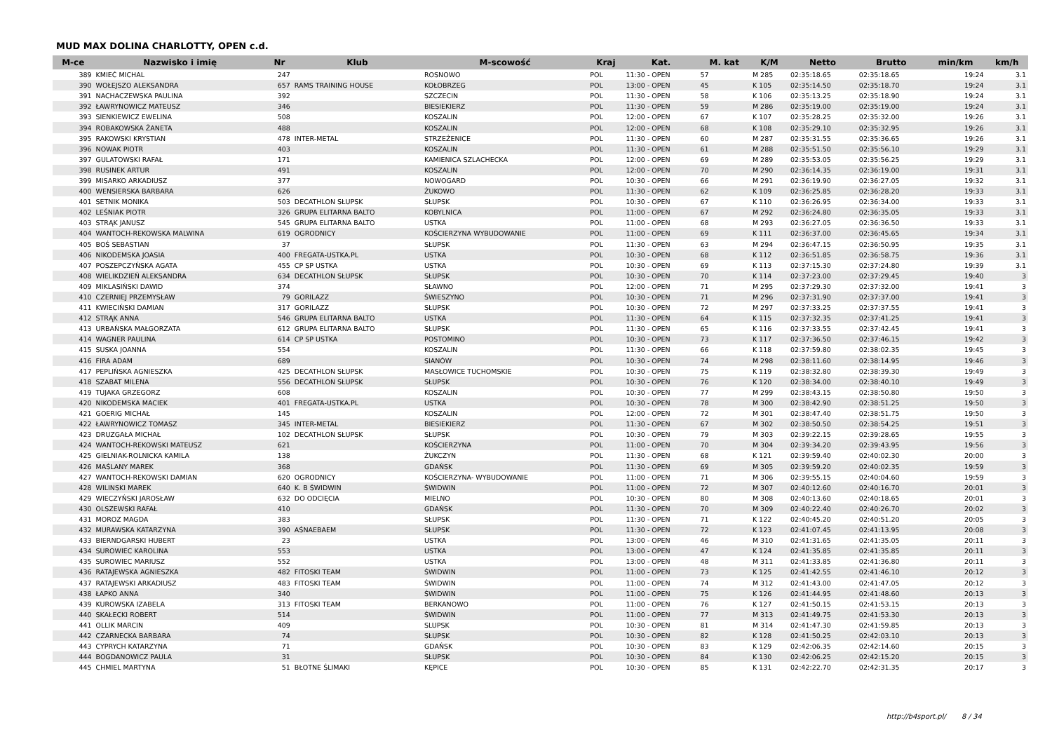MUD MAX DOLINA CHARLOTTY, OPEN c.d.
| M-ce | Nazwisko i imię | Nr | Klub | M-scowość | Kraj | Kat. | M. kat | K/M | Netto | Brutto | min/km | km/h |
| --- | --- | --- | --- | --- | --- | --- | --- | --- | --- | --- | --- | --- |
| 389 | KMIEĆ MICHAL | 247 | | ROSNOWO | POL | 11:30 - OPEN | 57 | M 285 | 02:35:18.65 | 02:35:18.65 | 19:24 | 3.1 |
| 390 | WOŁEJSZO ALEKSANDRA | 657 | RAMS TRAINING HOUSE | KOŁOBRZEG | POL | 13:00 - OPEN | 45 | K 105 | 02:35:14.50 | 02:35:18.70 | 19:24 | 3.1 |
| 391 | NACHACZEWSKA PAULINA | 392 | | SZCZECIN | POL | 11:30 - OPEN | 58 | K 106 | 02:35:13.25 | 02:35:18.90 | 19:24 | 3.1 |
| 392 | ŁAWRYNOWICZ MATEUSZ | 346 | | BIESIEKIERZ | POL | 11:30 - OPEN | 59 | M 286 | 02:35:19.00 | 02:35:19.00 | 19:24 | 3.1 |
| 393 | SIENKIEWICZ EWELINA | 508 | | KOSZALIN | POL | 12:00 - OPEN | 67 | K 107 | 02:35:28.25 | 02:35:32.00 | 19:26 | 3.1 |
| 394 | ROBAKOWSKA ŻANETA | 488 | | KOSZALIN | POL | 12:00 - OPEN | 68 | K 108 | 02:35:29.10 | 02:35:32.95 | 19:26 | 3.1 |
| 395 | RAKOWSKI KRYSTIAN | 478 | INTER-METAL | STRZEŻENICE | POL | 11:30 - OPEN | 60 | M 287 | 02:35:31.55 | 02:35:36.65 | 19:26 | 3.1 |
| 396 | NOWAK PIOTR | 403 | | KOSZALIN | POL | 11:30 - OPEN | 61 | M 288 | 02:35:51.50 | 02:35:56.10 | 19:29 | 3.1 |
| 397 | GULATOWSKI RAFAŁ | 171 | | KAMIENICA SZLACHECKA | POL | 12:00 - OPEN | 69 | M 289 | 02:35:53.05 | 02:35:56.25 | 19:29 | 3.1 |
| 398 | RUSINEK ARTUR | 491 | | KOSZALIN | POL | 12:00 - OPEN | 70 | M 290 | 02:36:14.35 | 02:36:19.00 | 19:31 | 3.1 |
| 399 | MISARKO ARKADIUSZ | 377 | | NOWOGARD | POL | 10:30 - OPEN | 66 | M 291 | 02:36:19.90 | 02:36:27.05 | 19:32 | 3.1 |
| 400 | WENSIERSKA BARBARA | 626 | | ŻUKOWO | POL | 11:30 - OPEN | 62 | K 109 | 02:36:25.85 | 02:36:28.20 | 19:33 | 3.1 |
| 401 | SETNIK MONIKA | 503 | DECATHLON SŁUPSK | SŁUPSK | POL | 10:30 - OPEN | 67 | K 110 | 02:36:26.95 | 02:36:34.00 | 19:33 | 3.1 |
| 402 | LEŚNIAK PIOTR | 326 | GRUPA ELITARNA BALTO | KOBYLNICA | POL | 11:00 - OPEN | 67 | M 292 | 02:36:24.80 | 02:36:35.05 | 19:33 | 3.1 |
| 403 | STRĄK JANUSZ | 545 | GRUPA ELITARNA BALTO | USTKA | POL | 11:00 - OPEN | 68 | M 293 | 02:36:27.05 | 02:36:36.50 | 19:33 | 3.1 |
| 404 | WANTOCH-REKOWSKA MALWINA | 619 | OGRODNICY | KOŚCIERZYNA WYBUDOWANIE | POL | 11:00 - OPEN | 69 | K 111 | 02:36:37.00 | 02:36:45.65 | 19:34 | 3.1 |
| 405 | BOŚ SEBASTIAN | 37 | | SŁUPSK | POL | 11:30 - OPEN | 63 | M 294 | 02:36:47.15 | 02:36:50.95 | 19:35 | 3.1 |
| 406 | NIKODEMSKA JOASIA | 400 | FREGATA-USTKA.PL | USTKA | POL | 10:30 - OPEN | 68 | K 112 | 02:36:51.85 | 02:36:58.75 | 19:36 | 3.1 |
| 407 | POSZEPCZYŃSKA AGATA | 455 | CP SP USTKA | USTKA | POL | 10:30 - OPEN | 69 | K 113 | 02:37:15.30 | 02:37:24.80 | 19:39 | 3.1 |
| 408 | WIELIKDZIEŃ ALEKSANDRA | 634 | DECATHLON SŁUPSK | SŁUPSK | POL | 10:30 - OPEN | 70 | K 114 | 02:37:23.00 | 02:37:29.45 | 19:40 | 3 |
| 409 | MIKLASIŃSKI DAWID | 374 | | SŁAWNO | POL | 12:00 - OPEN | 71 | M 295 | 02:37:29.30 | 02:37:32.00 | 19:41 | 3 |
| 410 | CZERNIEJ PRZEMYSŁAW | 79 | GORILAZZ | ŚWIESZYNO | POL | 10:30 - OPEN | 71 | M 296 | 02:37:31.90 | 02:37:37.00 | 19:41 | 3 |
| 411 | KWIECIŃSKI DAMIAN | 317 | GORILAZZ | SŁUPSK | POL | 10:30 - OPEN | 72 | M 297 | 02:37:33.25 | 02:37:37.55 | 19:41 | 3 |
| 412 | STRĄK ANNA | 546 | GRUPA ELITARNA BALTO | USTKA | POL | 11:30 - OPEN | 64 | K 115 | 02:37:32.35 | 02:37:41.25 | 19:41 | 3 |
| 413 | URBAŃSKA MAŁGORZATA | 612 | GRUPA ELITARNA BALTO | SŁUPSK | POL | 11:30 - OPEN | 65 | K 116 | 02:37:33.55 | 02:37:42.45 | 19:41 | 3 |
| 414 | WAGNER PAULINA | 614 | CP SP USTKA | POSTOMINO | POL | 10:30 - OPEN | 73 | K 117 | 02:37:36.50 | 02:37:46.15 | 19:42 | 3 |
| 415 | SUSKA JOANNA | 554 | | KOSZALIN | POL | 11:30 - OPEN | 66 | K 118 | 02:37:59.80 | 02:38:02.35 | 19:45 | 3 |
| 416 | FIRA ADAM | 689 | | SIANÓW | POL | 10:30 - OPEN | 74 | M 298 | 02:38:11.60 | 02:38:14.95 | 19:46 | 3 |
| 417 | PEPLIŃSKA AGNIESZKA | 425 | DECATHLON SŁUPSK | MASŁOWICE TUCHOMSKIE | POL | 10:30 - OPEN | 75 | K 119 | 02:38:32.80 | 02:38:39.30 | 19:49 | 3 |
| 418 | SZABAT MILENA | 556 | DECATHLON SŁUPSK | SŁUPSK | POL | 10:30 - OPEN | 76 | K 120 | 02:38:34.00 | 02:38:40.10 | 19:49 | 3 |
| 419 | TUJAKA GRZEGORZ | 608 | | KOSZALIN | POL | 10:30 - OPEN | 77 | M 299 | 02:38:43.15 | 02:38:50.80 | 19:50 | 3 |
| 420 | NIKODEMSKA MACIEK | 401 | FREGATA-USTKA.PL | USTKA | POL | 10:30 - OPEN | 78 | M 300 | 02:38:42.90 | 02:38:51.25 | 19:50 | 3 |
| 421 | GOERIG MICHAŁ | 145 | | KOSZALIN | POL | 12:00 - OPEN | 72 | M 301 | 02:38:47.40 | 02:38:51.75 | 19:50 | 3 |
| 422 | ŁAWRYNOWICZ TOMASZ | 345 | INTER-METAL | BIESIEKIERZ | POL | 11:30 - OPEN | 67 | M 302 | 02:38:50.50 | 02:38:54.25 | 19:51 | 3 |
| 423 | DRUZGAŁA MICHAŁ | 102 | DECATHLON SŁUPSK | SŁUPSK | POL | 10:30 - OPEN | 79 | M 303 | 02:39:22.15 | 02:39:28.65 | 19:55 | 3 |
| 424 | WANTOCH-REKOWSKI MATEUSZ | 621 | | KOŚCIERZYNA | POL | 11:00 - OPEN | 70 | M 304 | 02:39:34.20 | 02:39:43.95 | 19:56 | 3 |
| 425 | GIELNIAK-ROLNICKA KAMILA | 138 | | ŻUKCZYN | POL | 11:30 - OPEN | 68 | K 121 | 02:39:59.40 | 02:40:02.30 | 20:00 | 3 |
| 426 | MAŚLANY MAREK | 368 | | GDAŃSK | POL | 11:30 - OPEN | 69 | M 305 | 02:39:59.20 | 02:40:02.35 | 19:59 | 3 |
| 427 | WANTOCH-REKOWSKI DAMIAN | 620 | OGRODNICY | KOŚCIERZYNA- WYBUDOWANIE | POL | 11:00 - OPEN | 71 | M 306 | 02:39:55.15 | 02:40:04.60 | 19:59 | 3 |
| 428 | WILINSKI MAREK | 640 | K. B ŚWIDWIN | ŚWIDWIN | POL | 11:00 - OPEN | 72 | M 307 | 02:40:12.60 | 02:40:16.70 | 20:01 | 3 |
| 429 | WIECZYŃSKI JAROSŁAW | 632 | DO ODCIĘCIA | MIELNO | POL | 10:30 - OPEN | 80 | M 308 | 02:40:13.60 | 02:40:18.65 | 20:01 | 3 |
| 430 | OLSZEWSKI RAFAŁ | 410 | | GDAŃSK | POL | 11:30 - OPEN | 70 | M 309 | 02:40:22.40 | 02:40:26.70 | 20:02 | 3 |
| 431 | MOROZ MAGDA | 383 | | SŁUPSK | POL | 11:30 - OPEN | 71 | K 122 | 02:40:45.20 | 02:40:51.20 | 20:05 | 3 |
| 432 | MURAWSKA KATARZYNA | 390 | AŚNAEBAEM | SŁUPSK | POL | 11:30 - OPEN | 72 | K 123 | 02:41:07.45 | 02:41:13.95 | 20:08 | 3 |
| 433 | BIERNDGARSKI HUBERT | 23 | | USTKA | POL | 13:00 - OPEN | 46 | M 310 | 02:41:31.65 | 02:41:35.05 | 20:11 | 3 |
| 434 | SUROWIEC KAROLINA | 553 | | USTKA | POL | 13:00 - OPEN | 47 | K 124 | 02:41:35.85 | 02:41:35.85 | 20:11 | 3 |
| 435 | SUROWIEC MARIUSZ | 552 | | USTKA | POL | 13:00 - OPEN | 48 | M 311 | 02:41:33.85 | 02:41:36.80 | 20:11 | 3 |
| 436 | RATAJEWSKA AGNIESZKA | 482 | FITOSKI TEAM | ŚWIDWIN | POL | 11:00 - OPEN | 73 | K 125 | 02:41:42.55 | 02:41:46.10 | 20:12 | 3 |
| 437 | RATAJEWSKI ARKADIUSZ | 483 | FITOSKI TEAM | ŚWIDWIN | POL | 11:00 - OPEN | 74 | M 312 | 02:41:43.00 | 02:41:47.05 | 20:12 | 3 |
| 438 | ŁAPKO ANNA | 340 | | ŚWIDWIN | POL | 11:00 - OPEN | 75 | K 126 | 02:41:44.95 | 02:41:48.60 | 20:13 | 3 |
| 439 | KUROWSKA IZABELA | 313 | FITOSKI TEAM | BERKANOWO | POL | 11:00 - OPEN | 76 | K 127 | 02:41:50.15 | 02:41:53.15 | 20:13 | 3 |
| 440 | SKAŁECKI ROBERT | 514 | | ŚWIDWIN | POL | 11:00 - OPEN | 77 | M 313 | 02:41:49.75 | 02:41:53.30 | 20:13 | 3 |
| 441 | OLLIK MARCIN | 409 | | SLUPSK | POL | 10:30 - OPEN | 81 | M 314 | 02:41:47.30 | 02:41:59.85 | 20:13 | 3 |
| 442 | CZARNECKA BARBARA | 74 | | SŁUPSK | POL | 10:30 - OPEN | 82 | K 128 | 02:41:50.25 | 02:42:03.10 | 20:13 | 3 |
| 443 | CYPRYCH KATARZYNA | 71 | | GDAŃSK | POL | 10:30 - OPEN | 83 | K 129 | 02:42:06.35 | 02:42:14.60 | 20:15 | 3 |
| 444 | BOGDANOWICZ PAULA | 31 | | SŁUPSK | POL | 10:30 - OPEN | 84 | K 130 | 02:42:06.25 | 02:42:15.20 | 20:15 | 3 |
| 445 | CHMIEL MARTYNA | 51 | BŁOTNE ŚLIMAKI | KĘPICE | POL | 10:30 - OPEN | 85 | K 131 | 02:42:22.70 | 02:42:31.35 | 20:17 | 3 |
http://b4sport.pl/ 8 / 34